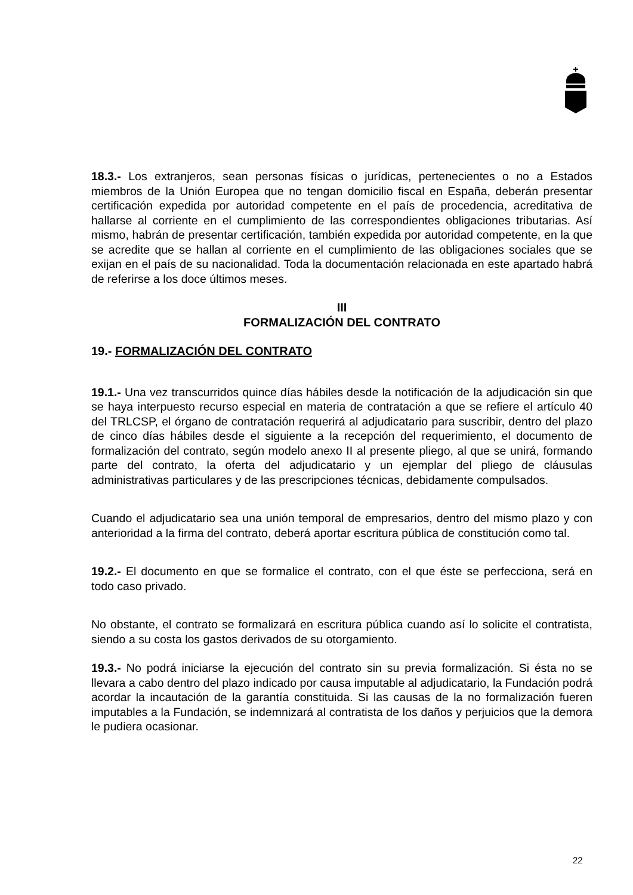18.3.- Los extranjeros, sean personas físicas o jurídicas, pertenecientes o no a Estados miembros de la Unión Europea que no tengan domicilio fiscal en España, deberán presentar certificación expedida por autoridad competente en el país de procedencia, acreditativa de hallarse al corriente en el cumplimiento de las correspondientes obligaciones tributarias. Así mismo, habrán de presentar certificación, también expedida por autoridad competente, en la que se acredite que se hallan al corriente en el cumplimiento de las obligaciones sociales que se exijan en el país de su nacionalidad. Toda la documentación relacionada en este apartado habrá de referirse a los doce últimos meses.
III
FORMALIZACIÓN DEL CONTRATO
19.- FORMALIZACIÓN DEL CONTRATO
19.1.- Una vez transcurridos quince días hábiles desde la notificación de la adjudicación sin que se haya interpuesto recurso especial en materia de contratación a que se refiere el artículo 40 del TRLCSP, el órgano de contratación requerirá al adjudicatario para suscribir, dentro del plazo de cinco días hábiles desde el siguiente a la recepción del requerimiento, el documento de formalización del contrato, según modelo anexo II al presente pliego, al que se unirá, formando parte del contrato, la oferta del adjudicatario y un ejemplar del pliego de cláusulas administrativas particulares y de las prescripciones técnicas, debidamente compulsados.
Cuando el adjudicatario sea una unión temporal de empresarios, dentro del mismo plazo y con anterioridad a la firma del contrato, deberá aportar escritura pública de constitución como tal.
19.2.- El documento en que se formalice el contrato, con el que éste se perfecciona, será en todo caso privado.
No obstante, el contrato se formalizará en escritura pública cuando así lo solicite el contratista, siendo a su costa los gastos derivados de su otorgamiento.
19.3.- No podrá iniciarse la ejecución del contrato sin su previa formalización. Si ésta no se llevara a cabo dentro del plazo indicado por causa imputable al adjudicatario, la Fundación podrá acordar la incautación de la garantía constituida. Si las causas de la no formalización fueren imputables a la Fundación, se indemnizará al contratista de los daños y perjuicios que la demora le pudiera ocasionar.
22